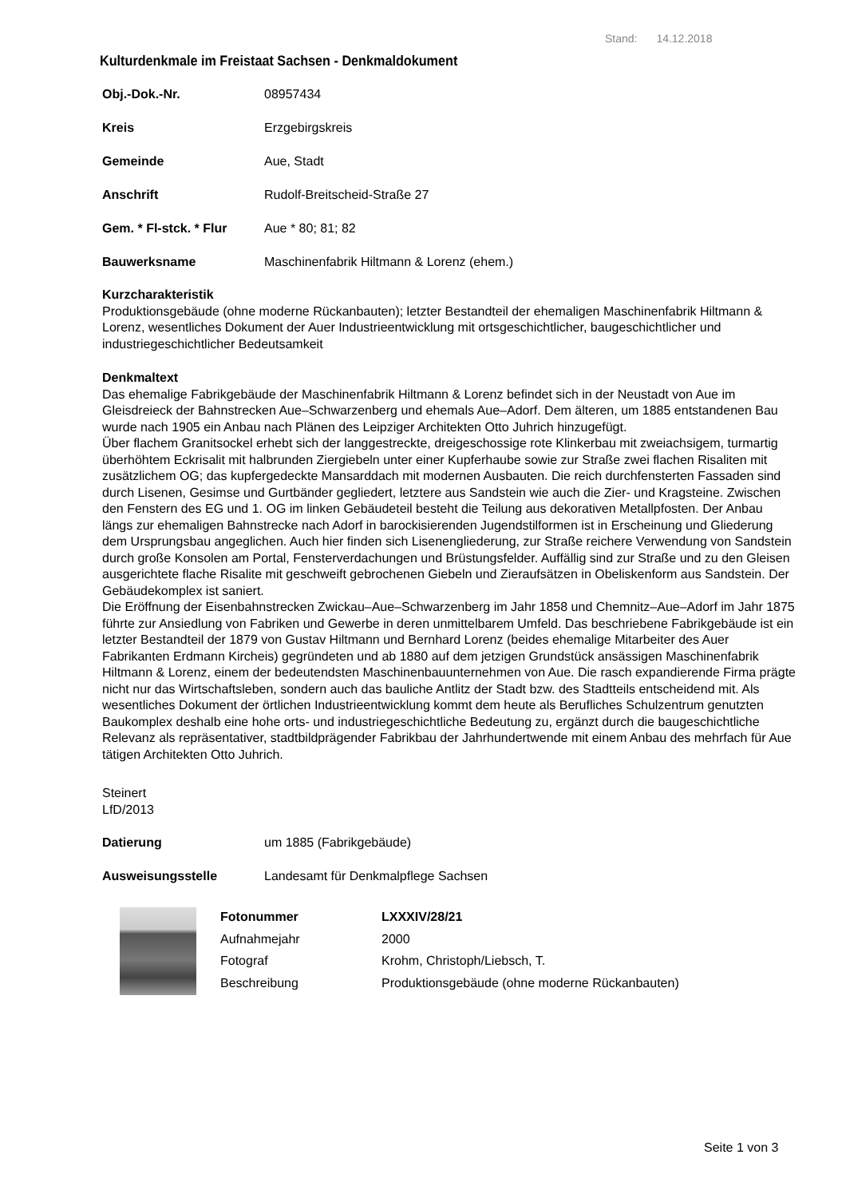Stand: 14.12.2018
Kulturdenkmale im Freistaat Sachsen - Denkmaldokument
Obj.-Dok.-Nr. 08957434
Kreis Erzgebirgskreis
Gemeinde Aue, Stadt
Anschrift Rudolf-Breitscheid-Straße 27
Gem. * Fl-stck. * Flur Aue * 80; 81; 82
Bauwerksname Maschinenfabrik Hiltmann & Lorenz (ehem.)
Kurzcharakteristik
Produktionsgebäude (ohne moderne Rückanbauten); letzter Bestandteil der ehemaligen Maschinenfabrik Hiltmann & Lorenz, wesentliches Dokument der Auer Industrieentwicklung mit ortsgeschichtlicher, baugeschichtlicher und industriegeschichtlicher Bedeutsamkeit
Denkmaltext
Das ehemalige Fabrikgebäude der Maschinenfabrik Hiltmann & Lorenz befindet sich in der Neustadt von Aue im Gleisdreieck der Bahnstrecken Aue–Schwarzenberg und ehemals Aue–Adorf. Dem älteren, um 1885 entstandenen Bau wurde nach 1905 ein Anbau nach Plänen des Leipziger Architekten Otto Juhrich hinzugefügt.
Über flachem Granitsockel erhebt sich der langgestreckte, dreigeschossige rote Klinkerbau mit zweiachsigem, turmartig überhöhtem Eckrisalit mit halbrunden Ziergiebeln unter einer Kupferhaube sowie zur Straße zwei flachen Risaliten mit zusätzlichem OG; das kupfergedeckte Mansarddach mit modernen Ausbauten. Die reich durchfensterten Fassaden sind durch Lisenen, Gesimse und Gurtbänder gegliedert, letztere aus Sandstein wie auch die Zier- und Kragsteine. Zwischen den Fenstern des EG und 1. OG im linken Gebäudeteil besteht die Teilung aus dekorativen Metallpfosten. Der Anbau längs zur ehemaligen Bahnstrecke nach Adorf in barockisierenden Jugendstilformen ist in Erscheinung und Gliederung dem Ursprungsbau angeglichen. Auch hier finden sich Lisenengliederung, zur Straße reichere Verwendung von Sandstein durch große Konsolen am Portal, Fensterverdachungen und Brüstungsfelder. Auffällig sind zur Straße und zu den Gleisen ausgerichtete flache Risalite mit geschweift gebrochenen Giebeln und Zieraufsätzen in Obeliskenform aus Sandstein. Der Gebäudekomplex ist saniert.
Die Eröffnung der Eisenbahnstrecken Zwickau–Aue–Schwarzenberg im Jahr 1858 und Chemnitz–Aue–Adorf im Jahr 1875 führte zur Ansiedlung von Fabriken und Gewerbe in deren unmittelbarem Umfeld. Das beschriebene Fabrikgebäude ist ein letzter Bestandteil der 1879 von Gustav Hiltmann und Bernhard Lorenz (beides ehemalige Mitarbeiter des Auer Fabrikanten Erdmann Kircheis) gegründeten und ab 1880 auf dem jetzigen Grundstück ansässigen Maschinenfabrik Hiltmann & Lorenz, einem der bedeutendsten Maschinenbauunternehmen von Aue. Die rasch expandierende Firma prägte nicht nur das Wirtschaftsleben, sondern auch das bauliche Antlitz der Stadt bzw. des Stadtteils entscheidend mit. Als wesentliches Dokument der örtlichen Industrieentwicklung kommt dem heute als Berufliches Schulzentrum genutzten Baukomplex deshalb eine hohe orts- und industriegeschichtliche Bedeutung zu, ergänzt durch die baugeschichtliche Relevanz als repräsentativer, stadtbildprägender Fabrikbau der Jahrhundertwende mit einem Anbau des mehrfach für Aue tätigen Architekten Otto Juhrich.
Steinert
LfD/2013
Datierung um 1885 (Fabrikgebäude)
Ausweisungsstelle Landesamt für Denkmalpflege Sachsen
| Fotonummer | LXXXIV/28/21 |
| Aufnahmejahr | 2000 |
| Fotograf | Krohm, Christoph/Liebsch, T. |
| Beschreibung | Produktionsgebäude (ohne moderne Rückanbauten) |
Seite 1 von 3